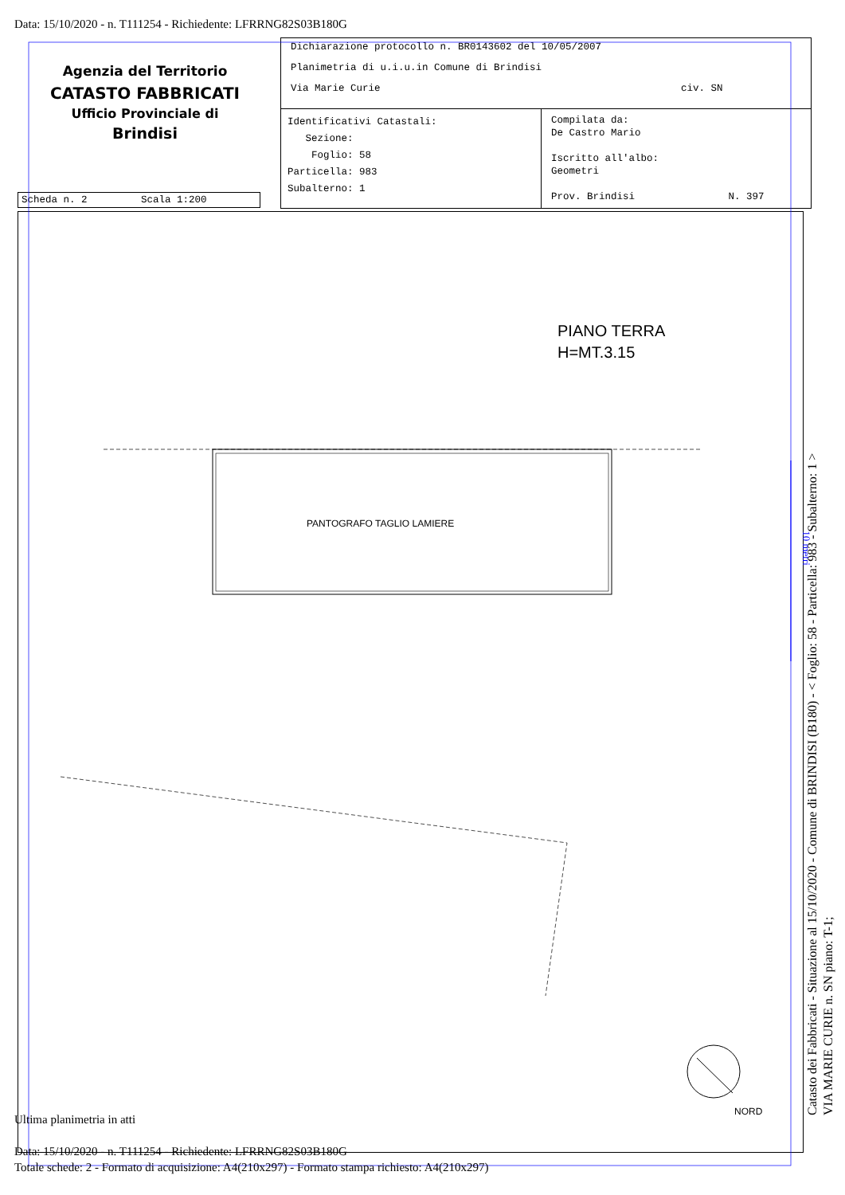Data: 15/10/2020 - n. T111254 - Richiedente: LFRRNG82S03B180G
Agenzia del Territorio
CATASTO FABBRICATI
Ufficio Provinciale di
Brindisi
Dichiarazione protocollo n. BR0143602 del 10/05/2007
Planimetria di u.i.u.in Comune di Brindisi
Via Marie Curie civ. SN
Identificativi Catastali:
Sezione:
Foglio: 58
Particella: 983
Subalterno: 1
Compilata da:
De Castro Mario
Iscritto all'albo:
Geometri
Prov. Brindisi N. 397
Scheda n. 2 Scala 1:200
PIANO TERRA
H=MT.3.15
PANTOGRAFO TAGLIO LAMIERE
NORD
10 metri
Catasto dei Fabbricati - Situazione al 15/10/2020 - Comune di BRINDISI (B180) - < Foglio: 58 - Particella: 983 - Subalterno: 1 >
VIA MARIE CURIE n. SN piano: T-1;
Ultima planimetria in atti
Data: 15/10/2020 - n. T111254 - Richiedente: LFRRNG82S03B180G
Totale schede: 2 - Formato di acquisizione: A4(210x297) - Formato stampa richiesto: A4(210x297)